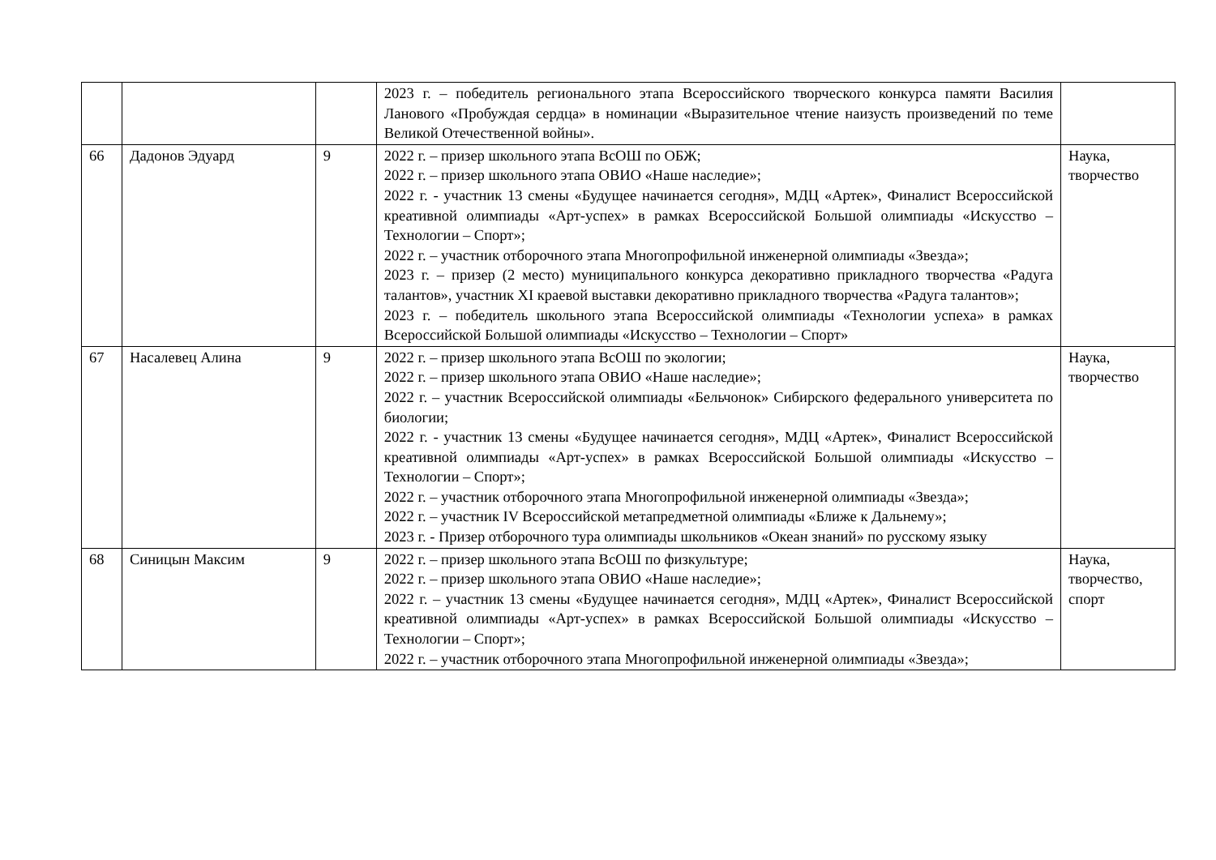| | | | 2023 г. – победитель регионального этапа Всероссийского творческого конкурса памяти Василия Ланового «Пробуждая сердца» в номинации «Выразительное чтение наизусть произведений по теме Великой Отечественной войны». | |
| 66 | Дадонов Эдуард | 9 | 2022 г. – призер школьного этапа ВсОШ по ОБЖ; 2022 г. – призер школьного этапа ОВИО «Наше наследие»; 2022 г. - участник 13 смены «Будущее начинается сегодня», МДЦ «Артек», Финалист Всероссийской креативной олимпиады «Арт-успех» в рамках Всероссийской Большой олимпиады «Искусство – Технологии – Спорт»; 2022 г. – участник отборочного этапа Многопрофильной инженерной олимпиады «Звезда»; 2023 г. – призер (2 место) муниципального конкурса декоративно прикладного творчества «Радуга талантов», участник XI краевой выставки декоративно прикладного творчества «Радуга талантов»; 2023 г. – победитель школьного этапа Всероссийской олимпиады «Технологии успеха» в рамках Всероссийской Большой олимпиады «Искусство – Технологии – Спорт» | Наука, творчество |
| 67 | Насалевец Алина | 9 | 2022 г. – призер школьного этапа ВсОШ по экологии; 2022 г. – призер школьного этапа ОВИО «Наше наследие»; 2022 г. – участник Всероссийской олимпиады «Бельчонок» Сибирского федерального университета по биологии; 2022 г. - участник 13 смены «Будущее начинается сегодня», МДЦ «Артек», Финалист Всероссийской креативной олимпиады «Арт-успех» в рамках Всероссийской Большой олимпиады «Искусство – Технологии – Спорт»; 2022 г. – участник отборочного этапа Многопрофильной инженерной олимпиады «Звезда»; 2022 г. – участник IV Всероссийской метапредметной олимпиады «Ближе к Дальнему»; 2023 г. - Призер отборочного тура олимпиады школьников «Океан знаний» по русскому языку | Наука, творчество |
| 68 | Синицын Максим | 9 | 2022 г. – призер школьного этапа ВсОШ по физкультуре; 2022 г. – призер школьного этапа ОВИО «Наше наследие»; 2022 г. – участник 13 смены «Будущее начинается сегодня», МДЦ «Артек», Финалист Всероссийской креативной олимпиады «Арт-успех» в рамках Всероссийской Большой олимпиады «Искусство – Технологии – Спорт»; 2022 г. – участник отборочного этапа Многопрофильной инженерной олимпиады «Звезда»; | Наука, творчество, спорт |